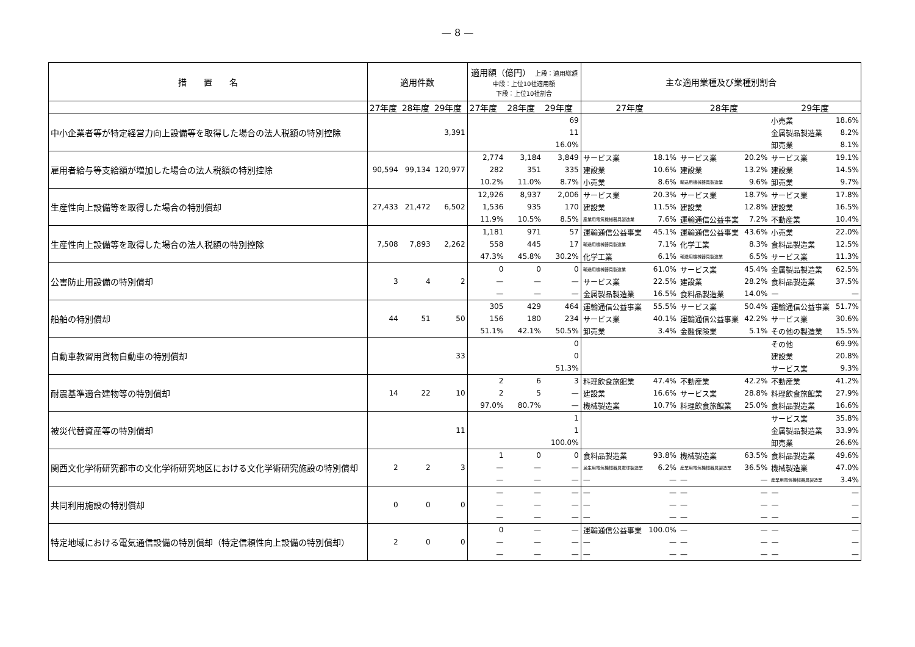— 8 —
| 措 置 名 | 適用件数 | | | 適用額（億円） 上段：適用総額 中段：上位10社適用額 下段：上位10社割合 | | | 主な適用業種及び業種別割合 | | | | | |
| --- | --- | --- | --- | --- | --- | --- | --- | --- | --- | --- | --- | --- |
| | 27年度 | 28年度 | 29年度 | 27年度 | 28年度 | 29年度 | 27年度 | | 28年度 | | 29年度 | |
| 中小企業者等が特定経営力向上設備等を取得した場合の法人税額の特別控除 | | | 3,391 | | | 69 | | | | | 小売業 | 18.6% |
| | | | | | | 11 | | | | | 金属製品製造業 | 8.2% |
| | | | | | | 16.0% | | | | | 卸売業 | 8.1% |
| 雇用者給与等支給額が増加した場合の法人税額の特別控除 | 90,594 | 99,134 | 120,977 | 2,774 | 3,184 | 3,849 | サービス業 | 18.1% | サービス業 | 20.2% | サービス業 | 19.1% |
| | | | | 282 | 351 | 335 | 建設業 | 10.6% | 建設業 | 13.2% | 建設業 | 14.5% |
| | | | | 10.2% | 11.0% | 8.7% | 小売業 | 8.6% | 輸送用機械器具製造業 | 9.6% | 卸売業 | 9.7% |
| 生産性向上設備等を取得した場合の特別償却 | 27,433 | 21,472 | 6,502 | 12,926 | 8,937 | 2,006 | サービス業 | 20.3% | サービス業 | 18.7% | サービス業 | 17.8% |
| | | | | 1,536 | 935 | 170 | 建設業 | 11.5% | 建設業 | 12.8% | 建設業 | 16.5% |
| | | | | 11.9% | 10.5% | 8.5% | 産業用電気機械器具製造業 | 7.6% | 運輸通信公益事業 | 7.2% | 不動産業 | 10.4% |
| 生産性向上設備等を取得した場合の法人税額の特別控除 | 7,508 | 7,893 | 2,262 | 1,181 | 971 | 57 | 運輸通信公益事業 | 45.1% | 運輸通信公益事業 | 43.6% | 小売業 | 22.0% |
| | | | | 558 | 445 | 17 | 輸送用機械器具製造業 | 7.1% | 化学工業 | 8.3% | 食料品製造業 | 12.5% |
| | | | | 47.3% | 45.8% | 30.2% | 化学工業 | 6.1% | 輸送用機械器具製造業 | 6.5% | サービス業 | 11.3% |
| 公害防止用設備の特別償却 | 3 | 4 | 2 | 0 | 0 | 0 | 輸送用機械器具製造業 | 61.0% | サービス業 | 45.4% | 金属製品製造業 | 62.5% |
| | | | | — | — | — | サービス業 | 22.5% | 建設業 | 28.2% | 食料品製造業 | 37.5% |
| | | | | — | — | — | 金属製品製造業 | 16.5% | 食料品製造業 | 14.0% | — | — |
| 船舶の特別償却 | 44 | 51 | 50 | 305 | 429 | 464 | 運輸通信公益事業 | 55.5% | サービス業 | 50.4% | 運輸通信公益事業 | 51.7% |
| | | | | 156 | 180 | 234 | サービス業 | 40.1% | 運輸通信公益事業 | 42.2% | サービス業 | 30.6% |
| | | | | 51.1% | 42.1% | 50.5% | 卸売業 | 3.4% | 金融保険業 | 5.1% | その他の製造業 | 15.5% |
| 自動車教習用貨物自動車の特別償却 | | | 33 | | | 0 | | | | | その他 | 69.9% |
| | | | | | | 0 | | | | | 建設業 | 20.8% |
| | | | | | | 51.3% | | | | | サービス業 | 9.3% |
| 耐震基準適合建物等の特別償却 | 14 | 22 | 10 | 2 | 6 | 3 | 料理飲食旅館業 | 47.4% | 不動産業 | 42.2% | 不動産業 | 41.2% |
| | | | | 2 | 5 | — | 建設業 | 16.6% | サービス業 | 28.8% | 料理飲食旅館業 | 27.9% |
| | | | | 97.0% | 80.7% | — | 機械製造業 | 10.7% | 料理飲食旅館業 | 25.0% | 食料品製造業 | 16.6% |
| 被災代替資産等の特別償却 | | | 11 | | | 1 | | | | | サービス業 | 35.8% |
| | | | | | | 1 | | | | | 金属製品製造業 | 33.9% |
| | | | | | | 100.0% | | | | | 卸売業 | 26.6% |
| 関西文化学術研究都市の文化学術研究地区における文化学術研究施設の特別償却 | 2 | 2 | 3 | 1 | 0 | 0 | 食料品製造業 | 93.8% | 機械製造業 | 63.5% | 食料品製造業 | 49.6% |
| | | | | — | — | — | 民生用電気機械器具電球製造業 | 6.2% | 産業用電気機械器具製造業 | 36.5% | 機械製造業 | 47.0% |
| | | | | — | — | — | — | — | — | — | 産業用電気機械器具製造業 | 3.4% |
| 共同利用施設の特別償却 | 0 | 0 | 0 | — | — | — | — | — | — | — | — | — |
| | | | | — | — | — | — | — | — | — | — | — |
| | | | | — | — | — | — | — | — | — | — | — |
| 特定地域における電気通信設備の特別償却（特定信頼性向上設備の特別償却） | 2 | 0 | 0 | 0 | — | — | 運輸通信公益事業 | 100.0% | — | — | — | — |
| | | | | — | — | — | — | — | — | — | — | — |
| | | | | — | — | — | — | — | — | — | — | — |